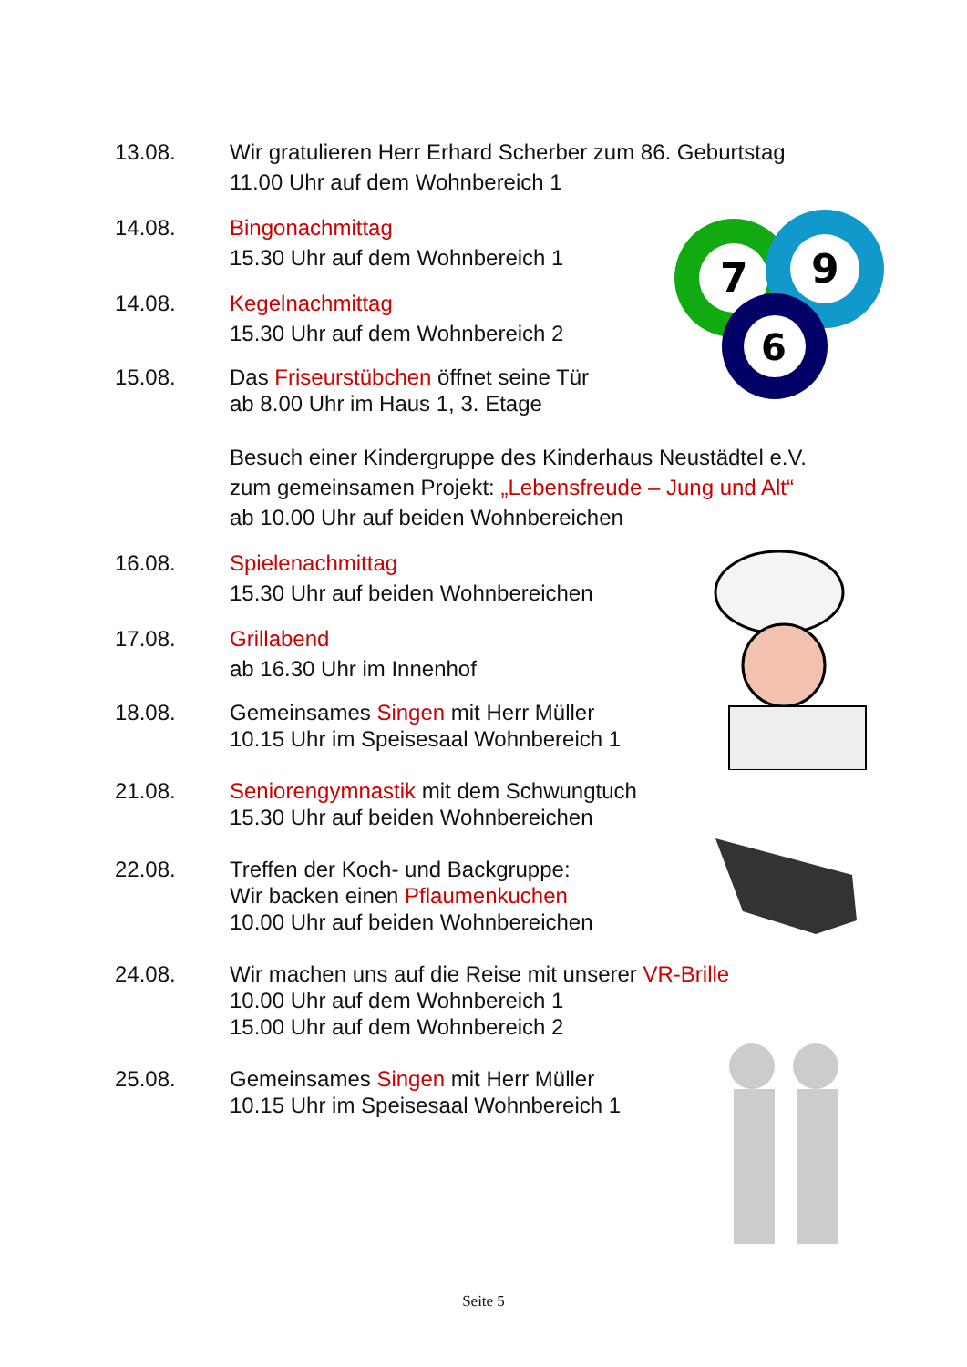7
9
6
13.08. Wir gratulieren Herr Erhard Scherber zum 86. Geburtstag
11.00 Uhr auf dem Wohnbereich 1
14.08. Bingonachmittag
15.30 Uhr auf dem Wohnbereich 1
14.08. Kegelnachmittag
15.30 Uhr auf dem Wohnbereich 2
15.08. Das Friseurstübchen öffnet seine Tür
ab 8.00 Uhr im Haus 1, 3. Etage
Besuch einer Kindergruppe des Kinderhaus Neustädtel e.V.
zum gemeinsamen Projekt: „Lebensfreude – Jung und Alt“
ab 10.00 Uhr auf beiden Wohnbereichen
16.08. Spielenachmittag
15.30 Uhr auf beiden Wohnbereichen
17.08. Grillabend
ab 16.30 Uhr im Innenhof
18.08. Gemeinsames Singen mit Herr Müller
10.15 Uhr im Speisesaal Wohnbereich 1
21.08. Seniorengymnastik mit dem Schwungtuch
15.30 Uhr auf beiden Wohnbereichen
22.08. Treffen der Koch- und Backgruppe:
Wir backen einen Pflaumenkuchen
10.00 Uhr auf beiden Wohnbereichen
24.08. Wir machen uns auf die Reise mit unserer VR-Brille
10.00 Uhr auf dem Wohnbereich 1
15.00 Uhr auf dem Wohnbereich 2
25.08. Gemeinsames Singen mit Herr Müller
10.15 Uhr im Speisesaal Wohnbereich 1
Seite 5